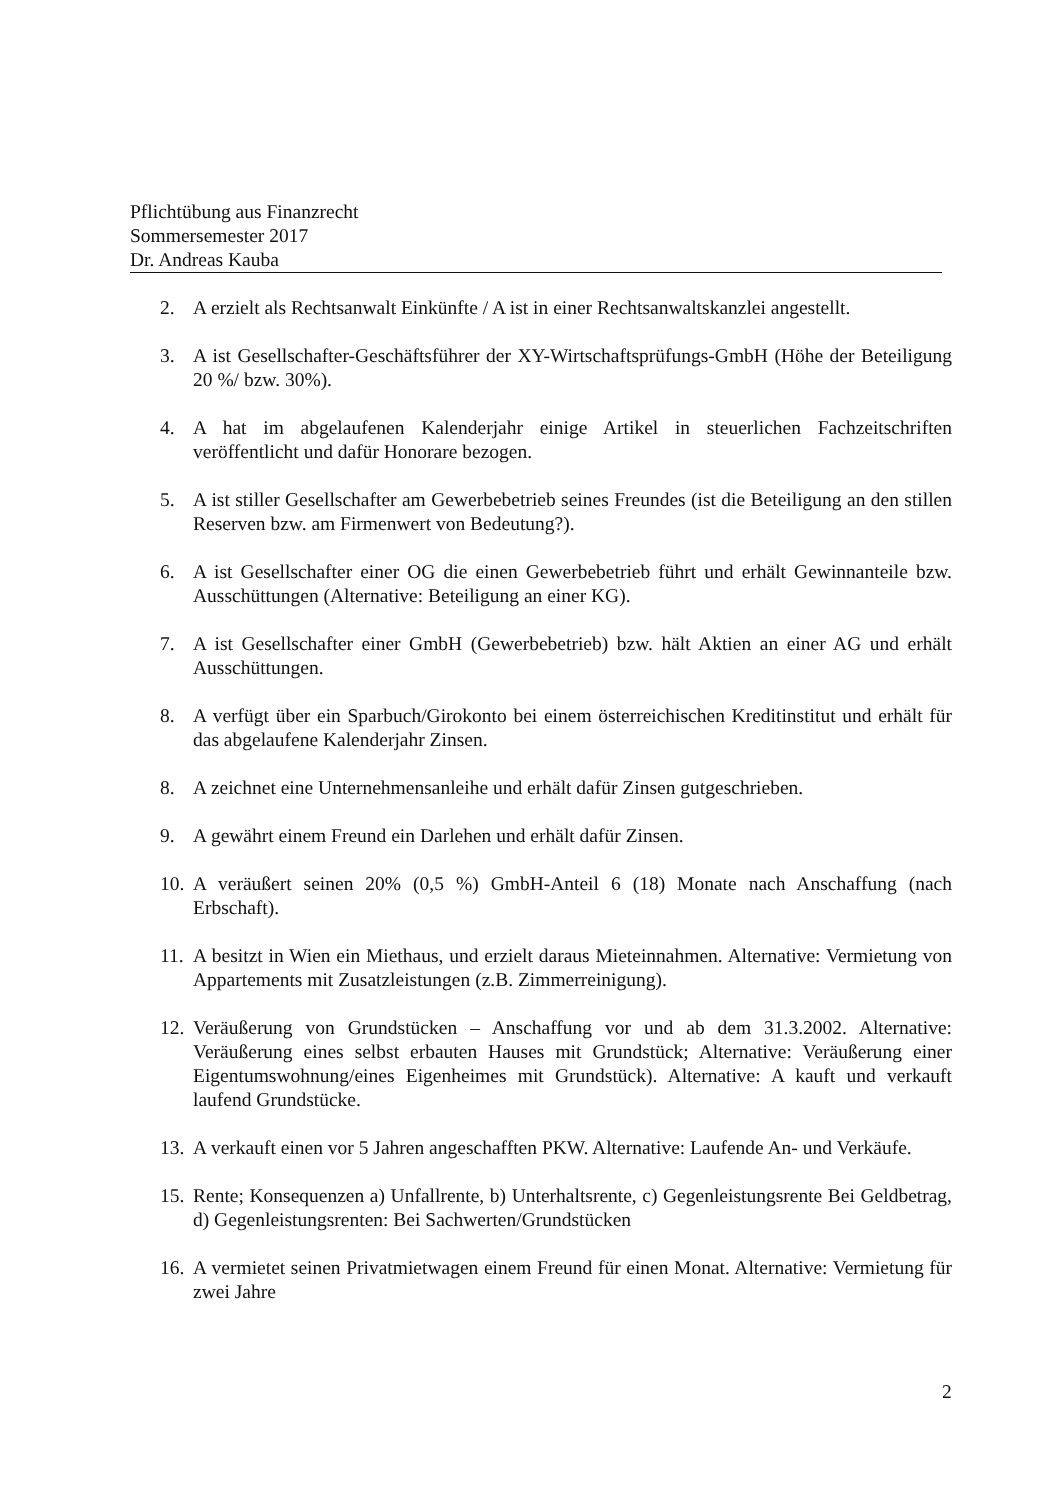Pflichtübung aus Finanzrecht
Sommersemester 2017
Dr. Andreas Kauba
2. A erzielt als Rechtsanwalt Einkünfte / A ist in einer Rechtsanwaltskanzlei angestellt.
3. A ist Gesellschafter-Geschäftsführer der XY-Wirtschaftsprüfungs-GmbH (Höhe der Beteiligung 20 %/ bzw. 30%).
4. A hat im abgelaufenen Kalenderjahr einige Artikel in steuerlichen Fachzeitschriften veröffentlicht und dafür Honorare bezogen.
5. A ist stiller Gesellschafter am Gewerbebetrieb seines Freundes (ist die Beteiligung an den stillen Reserven bzw. am Firmenwert von Bedeutung?).
6. A ist Gesellschafter einer OG die einen Gewerbebetrieb führt und erhält Gewinnanteile bzw. Ausschüttungen (Alternative: Beteiligung an einer KG).
7. A ist Gesellschafter einer GmbH (Gewerbebetrieb) bzw. hält Aktien an einer AG und erhält Ausschüttungen.
8. A verfügt über ein Sparbuch/Girokonto bei einem österreichischen Kreditinstitut und erhält für das abgelaufene Kalenderjahr Zinsen.
8. A zeichnet eine Unternehmensanleihe und erhält dafür Zinsen gutgeschrieben.
9. A gewährt einem Freund ein Darlehen und erhält dafür Zinsen.
10. A veräußert seinen 20% (0,5 %) GmbH-Anteil 6 (18) Monate nach Anschaffung (nach Erbschaft).
11. A besitzt in Wien ein Miethaus, und erzielt daraus Mieteinnahmen. Alternative: Vermietung von Appartements mit Zusatzleistungen (z.B. Zimmerreinigung).
12. Veräußerung von Grundstücken – Anschaffung vor und ab dem 31.3.2002. Alternative: Veräußerung eines selbst erbauten Hauses mit Grundstück; Alternative: Veräußerung einer Eigentumswohnung/eines Eigenheimes mit Grundstück). Alternative: A kauft und verkauft laufend Grundstücke.
13. A verkauft einen vor 5 Jahren angeschafften PKW. Alternative: Laufende An- und Verkäufe.
15. Rente; Konsequenzen a) Unfallrente, b) Unterhaltsrente, c) Gegenleistungsrente Bei Geldbetrag, d) Gegenleistungsrenten: Bei Sachwerten/Grundstücken
16. A vermietet seinen Privatmietwagen einem Freund für einen Monat. Alternative: Vermietung für zwei Jahre
2